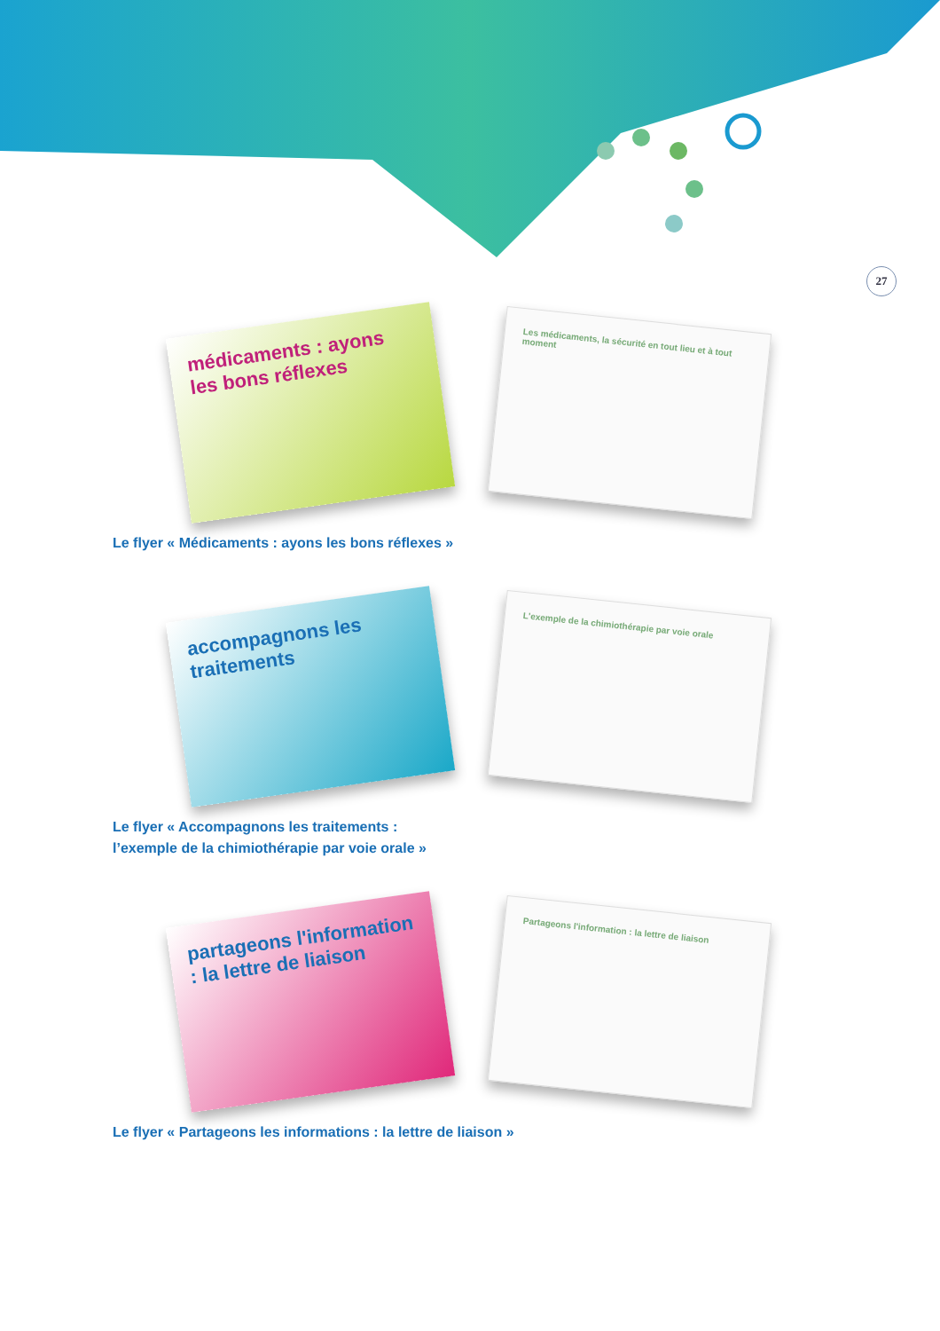27
médicaments : ayons les bons réflexes
Les médicaments, la sécurité en tout lieu et à tout moment
Le flyer « Médicaments : ayons les bons réflexes »
accompagnons les traitements
L'exemple de la chimiothérapie par voie orale
Le flyer « Accompagnons les traitements :
l’exemple de la chimiothérapie par voie orale »
partageons l'information : la lettre de liaison
Partageons l'information : la lettre de liaison
Le flyer « Partageons les informations : la lettre de liaison »